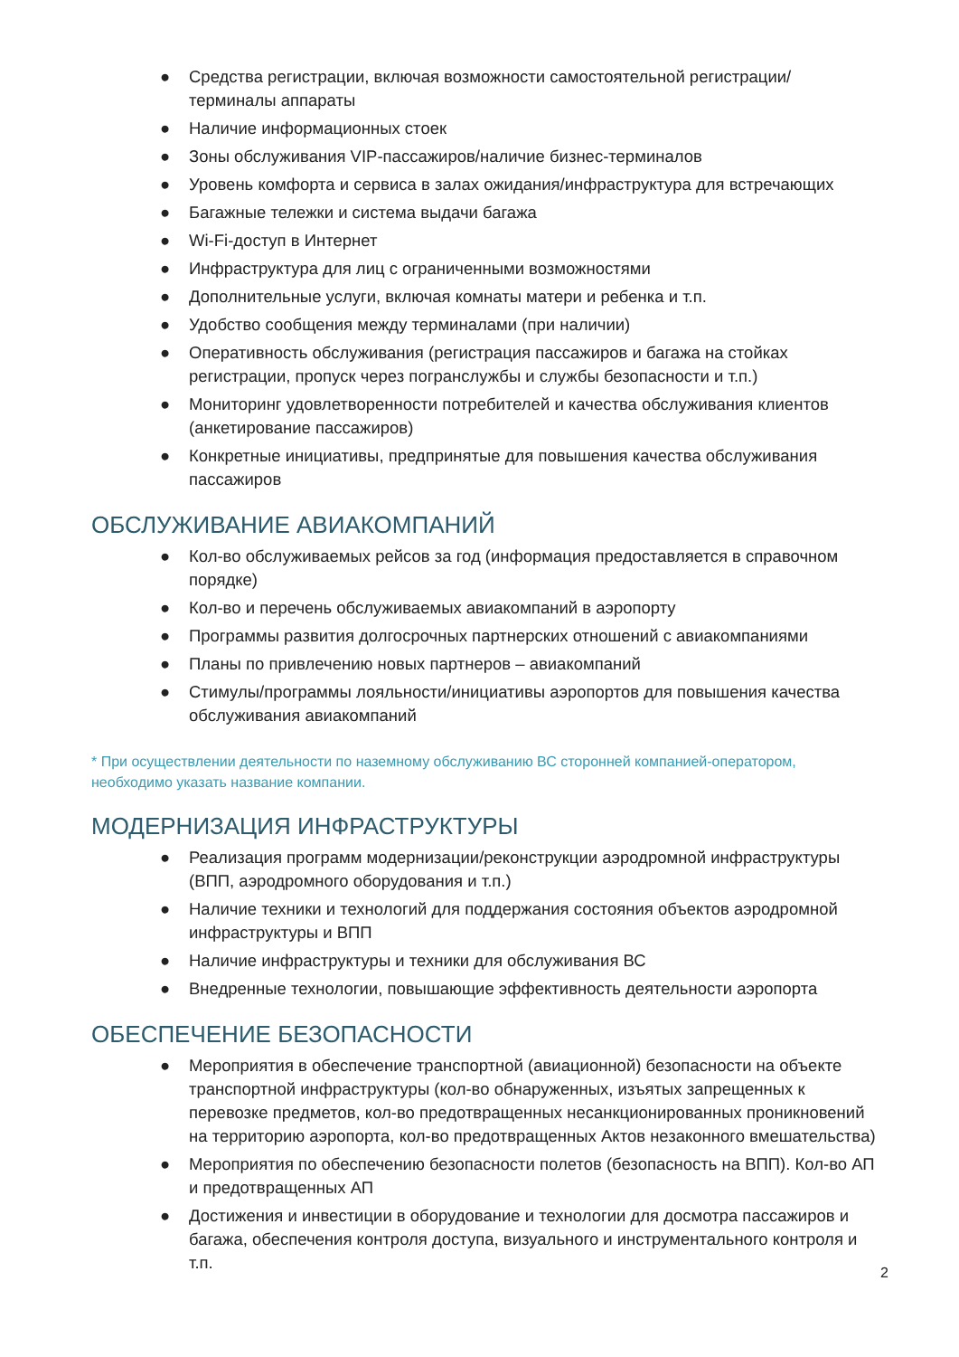● Средства регистрации, включая возможности самостоятельной регистрации/терминалы аппараты
● Наличие информационных стоек
● Зоны обслуживания VIP-пассажиров/наличие бизнес-терминалов
● Уровень комфорта и сервиса в залах ожидания/инфраструктура для встречающих
● Багажные тележки и система выдачи багажа
● Wi-Fi-доступ в Интернет
● Инфраструктура для лиц с ограниченными возможностями
● Дополнительные услуги, включая комнаты матери и ребенка и т.п.
● Удобство сообщения между терминалами (при наличии)
● Оперативность обслуживания (регистрация пассажиров и багажа на стойках регистрации, пропуск через погранслужбы и службы безопасности и т.п.)
● Мониторинг удовлетворенности потребителей и качества обслуживания клиентов (анкетирование пассажиров)
● Конкретные инициативы, предпринятые для повышения качества обслуживания пассажиров
ОБСЛУЖИВАНИЕ АВИАКОМПАНИЙ
● Кол-во обслуживаемых рейсов за год (информация предоставляется в справочном порядке)
● Кол-во и перечень обслуживаемых авиакомпаний в аэропорту
● Программы развития долгосрочных партнерских отношений с авиакомпаниями
● Планы по привлечению новых партнеров – авиакомпаний
● Стимулы/программы лояльности/инициативы аэропортов для повышения качества обслуживания авиакомпаний
* При осуществлении деятельности по наземному обслуживанию ВС сторонней компанией-оператором, необходимо указать название компании.
МОДЕРНИЗАЦИЯ ИНФРАСТРУКТУРЫ
● Реализация программ модернизации/реконструкции аэродромной инфраструктуры (ВПП, аэродромного оборудования и т.п.)
● Наличие техники и технологий для поддержания состояния объектов аэродромной инфраструктуры и ВПП
● Наличие инфраструктуры и техники для обслуживания ВС
● Внедренные технологии, повышающие эффективность деятельности аэропорта
ОБЕСПЕЧЕНИЕ БЕЗОПАСНОСТИ
● Мероприятия в обеспечение транспортной (авиационной) безопасности на объекте транспортной инфраструктуры (кол-во обнаруженных, изъятых запрещенных к перевозке предметов, кол-во предотвращенных несанкционированных проникновений на территорию аэропорта, кол-во предотвращенных Актов незаконного вмешательства)
● Мероприятия по обеспечению безопасности полетов (безопасность на ВПП). Кол-во АП и предотвращенных АП
● Достижения и инвестиции в оборудование и технологии для досмотра пассажиров и багажа, обеспечения контроля доступа, визуального и инструментального контроля и т.п.
2